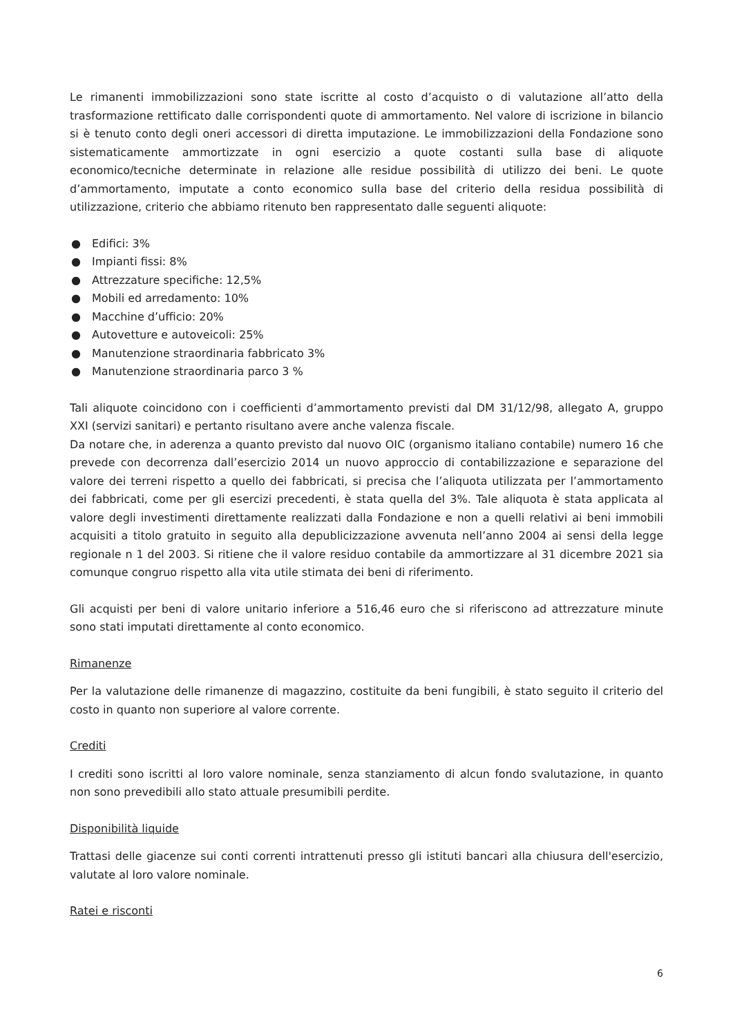Le rimanenti immobilizzazioni sono state iscritte al costo d’acquisto o di valutazione all’atto della trasformazione rettificato dalle corrispondenti quote di ammortamento. Nel valore di iscrizione in bilancio si è tenuto conto degli oneri accessori di diretta imputazione. Le immobilizzazioni della Fondazione sono sistematicamente ammortizzate in ogni esercizio a quote costanti sulla base di aliquote economico/tecniche determinate in relazione alle residue possibilità di utilizzo dei beni. Le quote d’ammortamento, imputate a conto economico sulla base del criterio della residua possibilità di utilizzazione, criterio che abbiamo ritenuto ben rappresentato dalle seguenti aliquote:
● Edifici: 3%
● Impianti fissi: 8%
● Attrezzature specifiche: 12,5%
● Mobili ed arredamento: 10%
● Macchine d’ufficio: 20%
● Autovetture e autoveicoli: 25%
● Manutenzione straordinaria fabbricato 3%
● Manutenzione straordinaria parco 3 %
Tali aliquote coincidono con i coefficienti d’ammortamento previsti dal DM 31/12/98, allegato A, gruppo XXI (servizi sanitari) e pertanto risultano avere anche valenza fiscale.
Da notare che, in aderenza a quanto previsto dal nuovo OIC (organismo italiano contabile) numero 16 che prevede con decorrenza dall’esercizio 2014 un nuovo approccio di contabilizzazione e separazione del valore dei terreni rispetto a quello dei fabbricati, si precisa che l’aliquota utilizzata per l’ammortamento dei fabbricati, come per gli esercizi precedenti, è stata quella del 3%. Tale aliquota è stata applicata al valore degli investimenti direttamente realizzati dalla Fondazione e non a quelli relativi ai beni immobili acquisiti a titolo gratuito in seguito alla depublicizzazione avvenuta nell’anno 2004 ai sensi della legge regionale n 1 del 2003. Si ritiene che il valore residuo contabile da ammortizzare al 31 dicembre 2021 sia comunque congruo rispetto alla vita utile stimata dei beni di riferimento.
Gli acquisti per beni di valore unitario inferiore a 516,46 euro che si riferiscono ad attrezzature minute sono stati imputati direttamente al conto economico.
Rimanenze
Per la valutazione delle rimanenze di magazzino, costituite da beni fungibili, è stato seguito il criterio del costo in quanto non superiore al valore corrente.
Crediti
I crediti sono iscritti al loro valore nominale, senza stanziamento di alcun fondo svalutazione, in quanto non sono prevedibili allo stato attuale presumibili perdite.
Disponibilità liquide
Trattasi delle giacenze sui conti correnti intrattenuti presso gli istituti bancari alla chiusura dell'esercizio, valutate al loro valore nominale.
Ratei e risconti
6